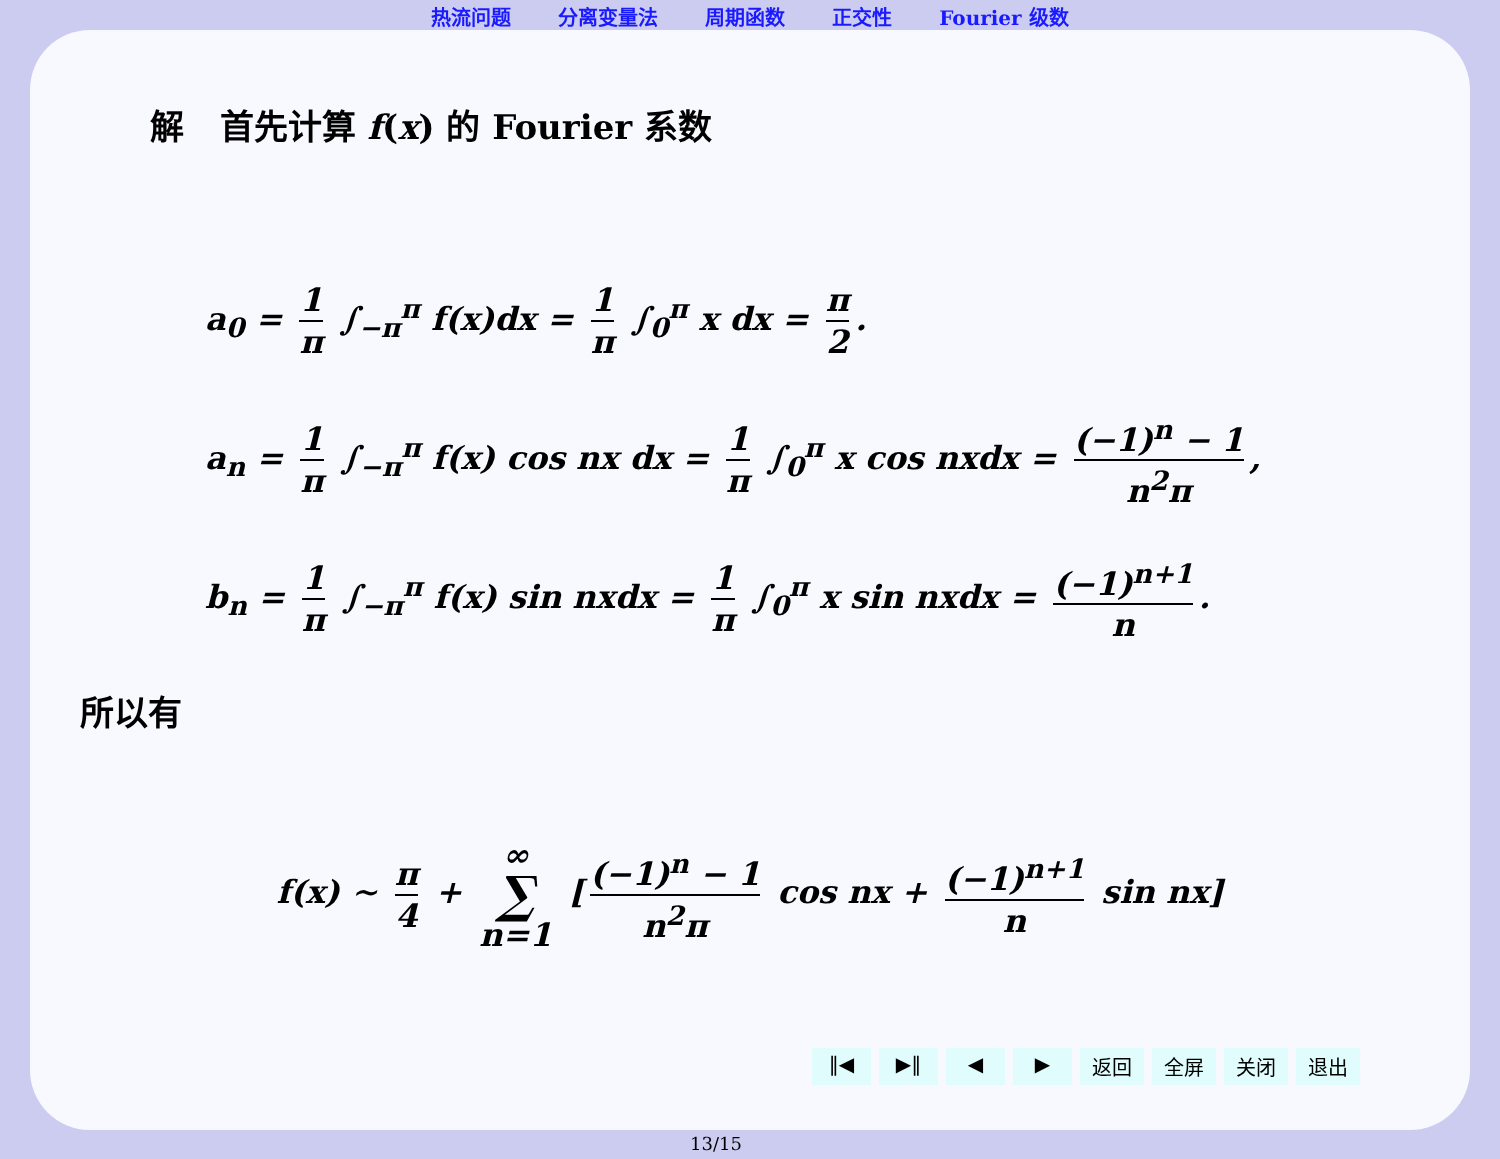热流问题 分离变量法 周期函数 正交性 Fourier 级数
解 首先计算 f(x) 的 Fourier 系数
a<sub>0</sub> = 1 π ∫<sub>−π</sub><sup>π</sup> f(x)dx = 1 π ∫<sub>0</sub><sup>π</sup> x dx = π 2.
a<sub>n</sub> = 1 π ∫<sub>−π</sub><sup>π</sup> f(x) cos nx dx = 1 π ∫<sub>0</sub><sup>π</sup> x cos nxdx = (−1)<sup>n</sup> − 1 n<sup>2</sup>π,
b<sub>n</sub> = 1 π ∫<sub>−π</sub><sup>π</sup> f(x) sin nxdx = 1 π ∫<sub>0</sub><sup>π</sup> x sin nxdx = (−1)<sup>n+1</sup> n.
所以有
f(x) ∼ π 4 + ∞ ∑ n=1 [(−1)<sup>n</sup> − 1 n<sup>2</sup>π cos nx + (−1)<sup>n+1</sup> n sin nx]
‖◀ ▶‖ ◀ ▶ 返回 全屏 关闭 退出
13/15